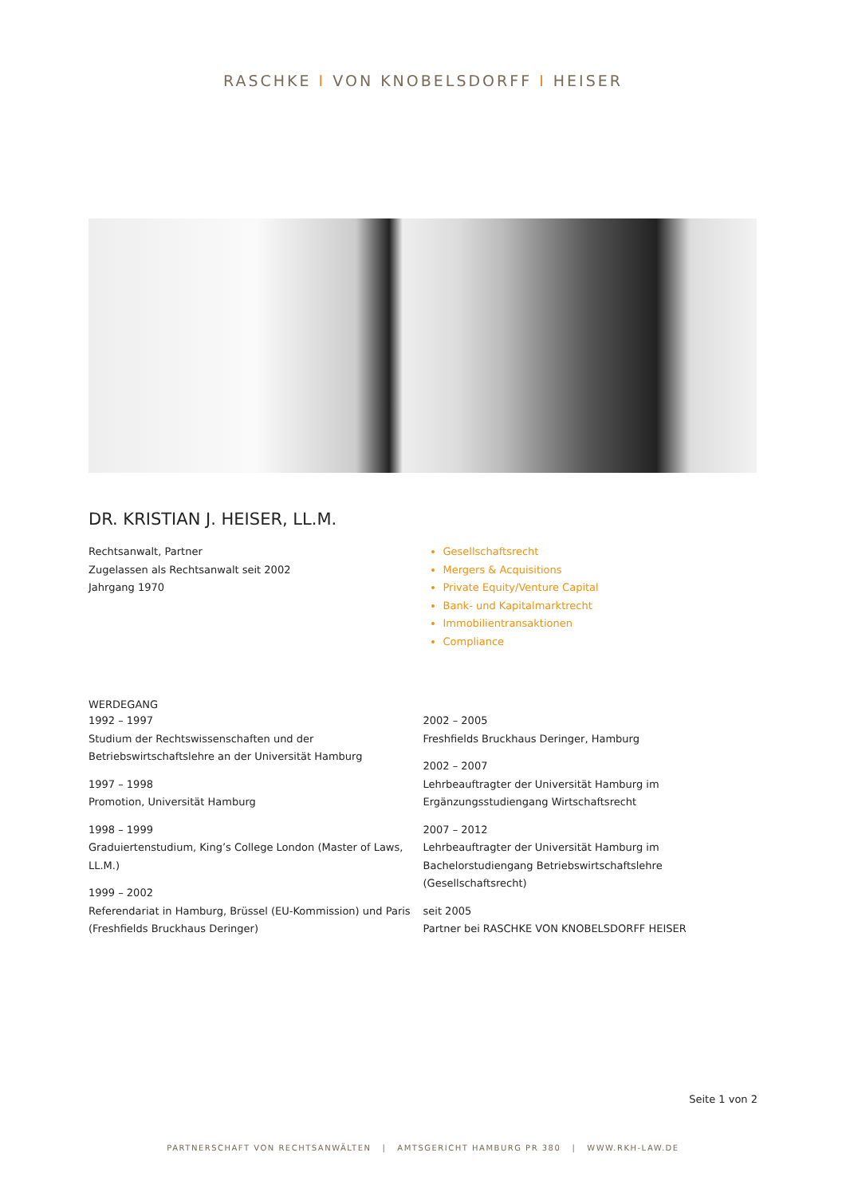RASCHKE I VON KNOBELSDORFF I HEISER
DR. KRISTIAN J. HEISER, LL.M.
Rechtsanwalt, Partner
Zugelassen als Rechtsanwalt seit 2002
Jahrgang 1970
Gesellschaftsrecht
Mergers & Acquisitions
Private Equity/Venture Capital
Bank- und Kapitalmarktrecht
Immobilientransaktionen
Compliance
WERDEGANG
1992 – 1997
Studium der Rechtswissenschaften und der Betriebswirtschaftslehre an der Universität Hamburg
1997 – 1998
Promotion, Universität Hamburg
1998 – 1999
Graduiertenstudium, King’s College London (Master of Laws, LL.M.)
1999 – 2002
Referendariat in Hamburg, Brüssel (EU-Kommission) und Paris (Freshfields Bruckhaus Deringer)
2002 – 2005
Freshfields Bruckhaus Deringer, Hamburg
2002 – 2007
Lehrbeauftragter der Universität Hamburg im Ergänzungsstudiengang Wirtschaftsrecht
2007 – 2012
Lehrbeauftragter der Universität Hamburg im Bachelorstudiengang Betriebswirtschaftslehre (Gesellschaftsrecht)
seit 2005
Partner bei RASCHKE VON KNOBELSDORFF HEISER
Seite 1 von 2
PARTNERSCHAFT VON RECHTSANWÄLTEN | AMTSGERICHT HAMBURG PR 380 | WWW.RKH-LAW.DE